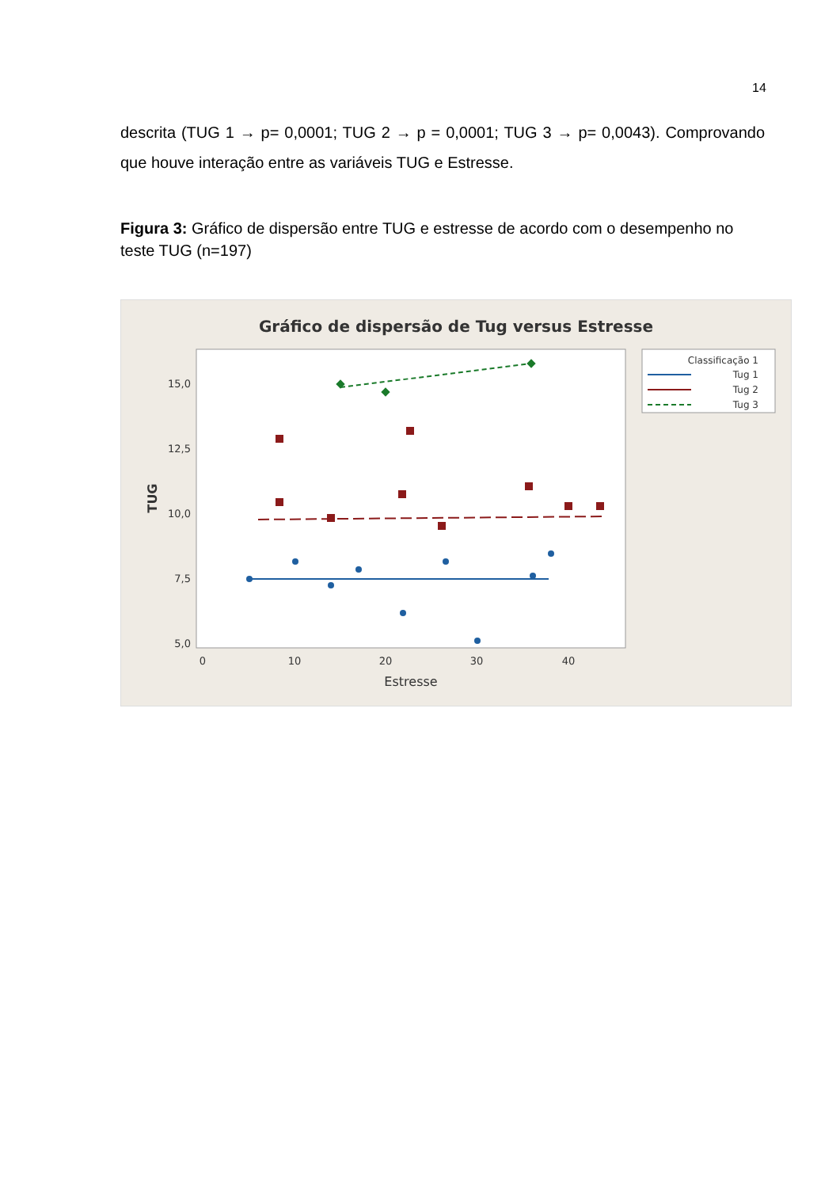14
descrita (TUG 1 → p= 0,0001; TUG 2 → p = 0,0001; TUG 3 → p= 0,0043). Comprovando que houve interação entre as variáveis TUG e Estresse.
Figura 3: Gráfico de dispersão entre TUG e estresse de acordo com o desempenho no teste TUG (n=197)
Gráfico de dispersão de Tug versus Estresse
15,0
12,5
10,0
7,5
5,0
0
10
20
30
40
Estresse
TUG
Classificação 1
Tug 1
Tug 2
Tug 3